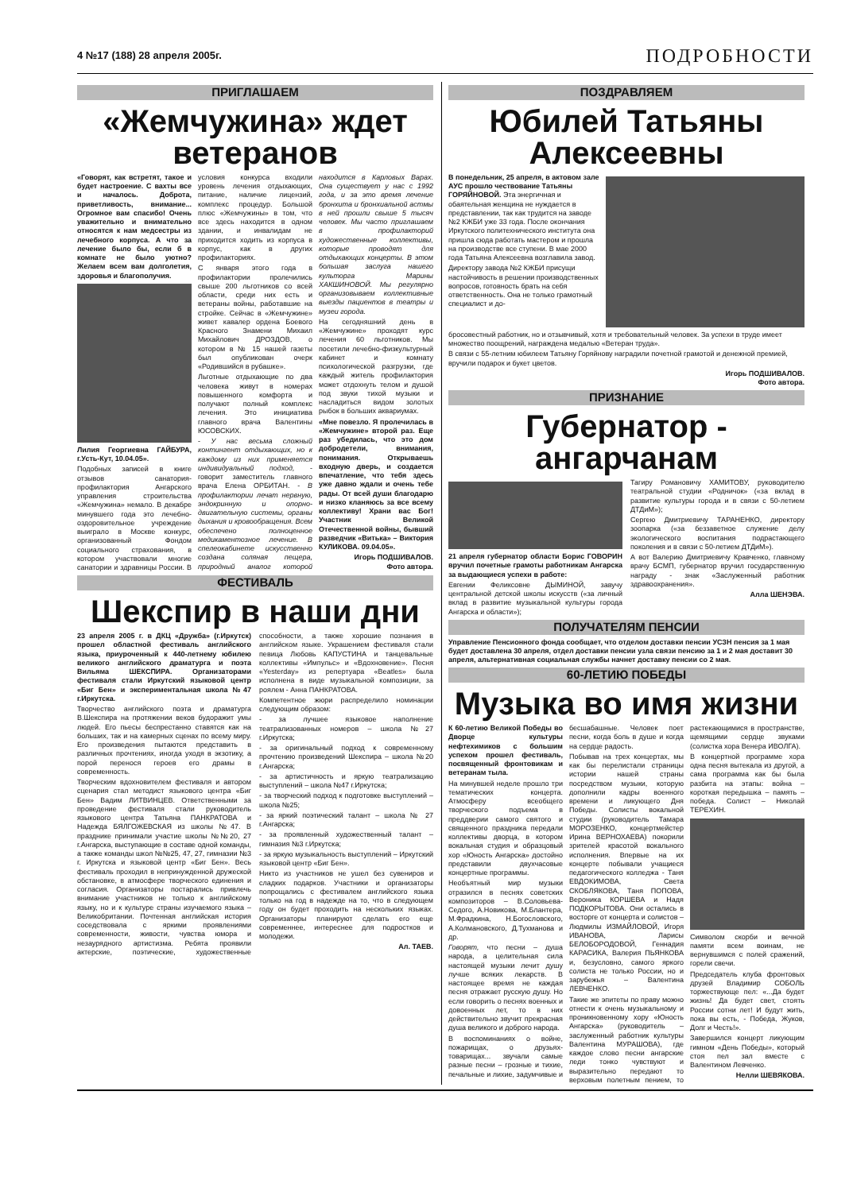4 №17 (188) 28 апреля 2005г. ПОДРОБНОСТИ
ПРИГЛАШАЕМ
«Жемчужина» ждет ветеранов
«Говорят, как встретят, такое и будет настроение. С вахты все и началось. Доброта, приветливость, внимание... Огромное вам спасибо! Очень уважительно и внимательно относятся к нам медсестры из лечебного корпуса. А что за лечение было бы, если б в комнате не было уютно? Желаем всем вам долголетия, здоровья и благополучия.
Лилия Георгиевна ГАЙБУРА, г.Усть-Кут, 10.04.05».
Подобных записей в книге отзывов санатория-профилактория Ангарского управления строительства «Жемчужина» немало. В декабре минувшего года это лечебно-оздоровительное учреждение выиграло в Москве конкурс, организованный Фондом социального страхования, в котором участвовали многие санатории и здравницы России. В условия конкурса входили уровень лечения отдыхающих, питание, наличие лицензий, комплекс процедур. Большой плюс «Жемчужины» в том, что все здесь находится в одном здании, и инвалидам не приходится ходить из корпуса в корпус, как в других профилакториях.
С января этого года в профилактории пролечились свыше 200 льготников со всей области, среди них есть и ветераны войны, работавшие на стройке. Сейчас в «Жемчужине» живет кавалер ордена Боевого Красного Знамени Михаил Михайлович ДРОЗДОВ, о котором в № 15 нашей газеты был опубликован очерк «Родившийся в рубашке».
Льготные отдыхающие по два человека живут в номерах повышенного комфорта и получают полный комплекс лечения. Это инициатива главного врача Валентины ЮСОВСКИХ.
- У нас весьма сложный контингент отдыхающих, но к каждому из них применяется индивидуальный подход, - говорит заместитель главного врача Елена ОРБИТАН. - В профилактории лечат нервную, эндокринную и опорно-двигательную системы, органы дыхания и кровообращения. Всем обеспечено полноценное медикаментозное лечение. В спелеокабинете искусственно создана соляная пещера, природный аналог которой находится в Карловых Варах. Она существует у нас с 1992 года, и за это время лечение бронхита и бронхиальной астмы в ней прошли свыше 5 тысяч человек. Мы часто приглашаем в профилакторий художественные коллективы, которые проводят для отдыхающих концерты. В этом большая заслуга нашего культорга Марины ХАКШИНОВОЙ. Мы регулярно организовываем коллективные выезды пациентов в театры и музеи города.
На сегодняшний день в «Жемчужине» проходят курс лечения 60 льготников. Мы посетили лечебно-физкультурный кабинет и комнату психологической разгрузки, где каждый житель профилактория может отдохнуть телом и душой под звуки тихой музыки и насладиться видом золотых рыбок в больших аквариумах.
«Мне повезло. Я пролечилась в «Жемчужине» второй раз. Еще раз убедилась, что это дом добродетели, внимания, понимания. Открываешь входную дверь, и создается впечатление, что тебя здесь уже давно ждали и очень тебе рады. От всей души благодарю и низко кланяюсь за все всему коллективу! Храни вас Бог! Участник Великой Отечественной войны, бывший разведчик «Витька» – Виктория КУЛИКОВА. 09.04.05».
Игорь ПОДШИВАЛОВ.
Фото автора.
ФЕСТИВАЛЬ
Шекспир в наши дни
23 апреля 2005 г. в ДКЦ «Дружба» (г.Иркутск) прошел областной фестиваль английского языка, приуроченный к 440-летнему юбилею великого английского драматурга и поэта Вильяма ШЕКСПИРА. Организаторами фестиваля стали Иркутский языковой центр «Биг Бен» и экспериментальная школа №47 г.Иркутска.
Творчество английского поэта и драматурга В.Шекспира на протяжении веков будоражит умы людей. Его пьесы беспрестанно ставятся как на больших, так и на камерных сценах по всему миру. Его произведения пытаются представить в различных прочтениях, иногда уходя в экзотику, а порой перенося героев его драмы в современность.
Творческим вдохновителем фестиваля и автором сценария стал методист языкового центра «Биг Бен» Вадим ЛИТВИНЦЕВ. Ответственными за проведение фестиваля стали руководитель языкового центра Татьяна ПАНКРАТОВА и Надежда БЯЛГОЖЕВСКАЯ из школы №47. В празднике принимали участие школы №№20, 27 г.Ангарска, выступающие в составе одной команды, а также команды школ №№25, 47, 27, гимназии №3 г. Иркутска и языковой центр «Биг Бен». Весь фестиваль проходил в непринужденной дружеской обстановке, в атмосфере творческого единения и согласия. Организаторы постарались привлечь внимание участников не только к английскому языку, но и к культуре страны изучаемого языка – Великобритании. Почтенная английская история соседствовала с яркими проявлениями современности, живости, чувства юмора и незаурядного артистизма. Ребята проявили актерские, поэтические, художественные способности, а также хорошие познания в английском языке. Украшением фестиваля стали певица Любовь КАПУСТИНА и танцевальные коллективы «Импульс» и «Вдохновение». Песня «Yesterday» из репертуара «Beatles» была исполнена в виде музыкальной композиции, за роялем - Анна ПАНКРАТОВА.
Компетентное жюри распределило номинации следующим образом:
- за лучшее языковое наполнение театрализованных номеров – школа №27 г.Иркутска;
- за оригинальный подход к современному прочтению произведений Шекспира – школа №20 г.Ангарска;
- за артистичность и яркую театрализацию выступлений – школа №47 г.Иркутска;
- за творческий подход к подготовке выступлений – школа №25;
- за яркий поэтический талант – школа № 27 г.Ангарска;
- за проявленный художественный талант – гимназия №3 г.Иркутска;
- за яркую музыкальность выступлений – Иркутский языковой центр «Биг Бен».
Никто из участников не ушел без сувениров и сладких подарков. Участники и организаторы попрощались с фестивалем английского языка только на год в надежде на то, что в следующем году он будет проходить на нескольких языках. Организаторы планируют сделать его еще современнее, интереснее для подростков и молодежи.
Ал. ТАЕВ.
ПОЗДРАВЛЯЕМ
Юбилей Татьяны Алексеевны
В понедельник, 25 апреля, в актовом зале АУС прошло чествование Татьяны ГОРЯЙНОВОЙ. Эта энергичная и обаятельная женщина не нуждается в представлении, так как трудится на заводе №2 КЖБИ уже 33 года. После окончания Иркутского политехнического института она пришла сюда работать мастером и прошла на производстве все ступени. В мае 2000 года Татьяна Алексеевна возглавила завод.
Директору завода №2 КЖБИ присущи настойчивость в решении производственных вопросов, готовность брать на себя ответственность. Она не только грамотный специалист и до-
бросовестный работник, но и отзывчивый, хотя и требовательный человек. За успехи в труде имеет множество поощрений, награждена медалью «Ветеран труда».
В связи с 55-летним юбилеем Татьяну Горяйнову наградили почетной грамотой и денежной премией, вручили подарок и букет цветов.
Игорь ПОДШИВАЛОВ.
Фото автора.
ПРИЗНАНИЕ
Губернатор - ангарчанам
21 апреля губернатор области Борис ГОВОРИН вручил почетные грамоты работникам Ангарска за выдающиеся успехи в работе:
Евгении Феликсовне ДЫМИНОЙ, завучу центральной детской школы искусств («за личный вклад в развитие музыкальной культуры города Ангарска и области»);
Тагиру Романовичу ХАМИТОВУ, руководителю театральной студии «Родничок» («за вклад в развитие культуры города и в связи с 50-летием ДТДиМ»);
Сергею Дмитриевичу ТАРАНЕНКО, директору зоопарка («за беззаветное служение делу экологического воспитания подрастающего поколения и в связи с 50-летием ДТДиМ»).
А вот Валерию Дмитриевичу Кравченко, главному врачу БСМП, губернатор вручил государственную награду - знак «Заслуженный работник здравоохранения».
Алла ШЕНЭВА.
ПОЛУЧАТЕЛЯМ ПЕНСИИ
Управление Пенсионного фонда сообщает, что отделом доставки пенсии УСЗН пенсия за 1 мая будет доставлена 30 апреля, отдел доставки пенсии узла связи пенсию за 1 и 2 мая доставит 30 апреля, альтернативная социальная службы начнет доставку пенсии со 2 мая.
60-ЛЕТИЮ ПОБЕДЫ
Музыка во имя жизни
К 60-летию Великой Победы во Дворце культуры нефтехимиков с большим успехом прошел фестиваль, посвященный фронтовикам и ветеранам тыла.
На минувшей неделе прошло три тематических концерта. Атмосферу всеобщего творческого подъема в преддверии самого святого и священного праздника передали коллективы дворца, в котором вокальная студия и образцовый хор «Юность Ангарска» достойно представили двухчасовые концертные программы.
Необъятный мир музыки отразился в песнях советских композиторов – В.Соловьева-Седого, А.Новикова, М.Блантера, М.Фрадкина, Н.Богословского, А.Колмановского, Д.Тухманова и др.
Говорят, что песни – душа народа, а целительная сила настоящей музыки лечит душу лучше всяких лекарств. В настоящее время не каждая песня отражает русскую душу. Но если говорить о песнях военных и довоенных лет, то в них действительно звучит прекрасная душа великого и доброго народа.
В воспоминаниях о войне, пожарищах, о друзьях-товарищах... звучали самые разные песни – грозные и тихие, печальные и лихие, задумчивые и бесшабашные. Человек поет песни, когда боль в душе и когда на сердце радость.
Побывав на трех концертах, мы как бы перелистали страницы истории нашей страны посредством музыки, которую дополнили кадры военного времени и ликующего Дня Победы. Солисты вокальной студии (руководитель Тамара МОРОЗЕНКО, концертмейстер Ирина ВЕРНОХАЕВА) покорили зрителей красотой вокального исполнения. Впервые на их концерте побывали учащиеся педагогического колледжа - Таня ЕВДОКИМОВА, Света СКОБЛЯКОВА, Таня ПОПОВА, Вероника КОРШЕВА и Надя ПОДКОРЫТОВА. Они остались в восторге от концерта и солистов – Людмилы ИЗМАЙЛОВОЙ, Игоря ИВАНОВА, Ларисы БЕЛОБОРОДОВОЙ, Геннадия КАРАСИКА, Валерия ПЬЯНКОВА и, безусловно, самого яркого солиста не только России, но и зарубежья – Валентина ЛЕВЧЕНКО.
Такие же эпитеты по праву можно отнести к очень музыкальному и проникновенному хору «Юность Ангарска» (руководитель – заслуженный работник культуры Валентина МУРАШОВА), где каждое слово песни ангарские леди тонко чувствуют и выразительно передают то верховым полетным пением, то растекающимися в пространстве, щемящими сердце звуками (солистка хора Венера ИВОЛГА).
В концертной программе хора одна песня вытекала из другой, а сама программа как бы была разбита на этапы: война – короткая передышка – память – победа. Солист – Николай ТЕРЕХИН.
Символом скорби и вечной памяти всем воинам, не вернувшимся с полей сражений, горели свечи.
Председатель клуба фронтовых друзей Владимир СОБОЛЬ торжествующе пел: «...Да будет жизнь! Да будет свет, стоять России сотни лет! И будут жить, пока вы есть, - Победа, Жуков, Долг и Честь!».
Завершился концерт ликующим гимном «День Победы», который стоя пел зал вместе с Валентином Левченко.
Нелли ШЕВЯКОВА.